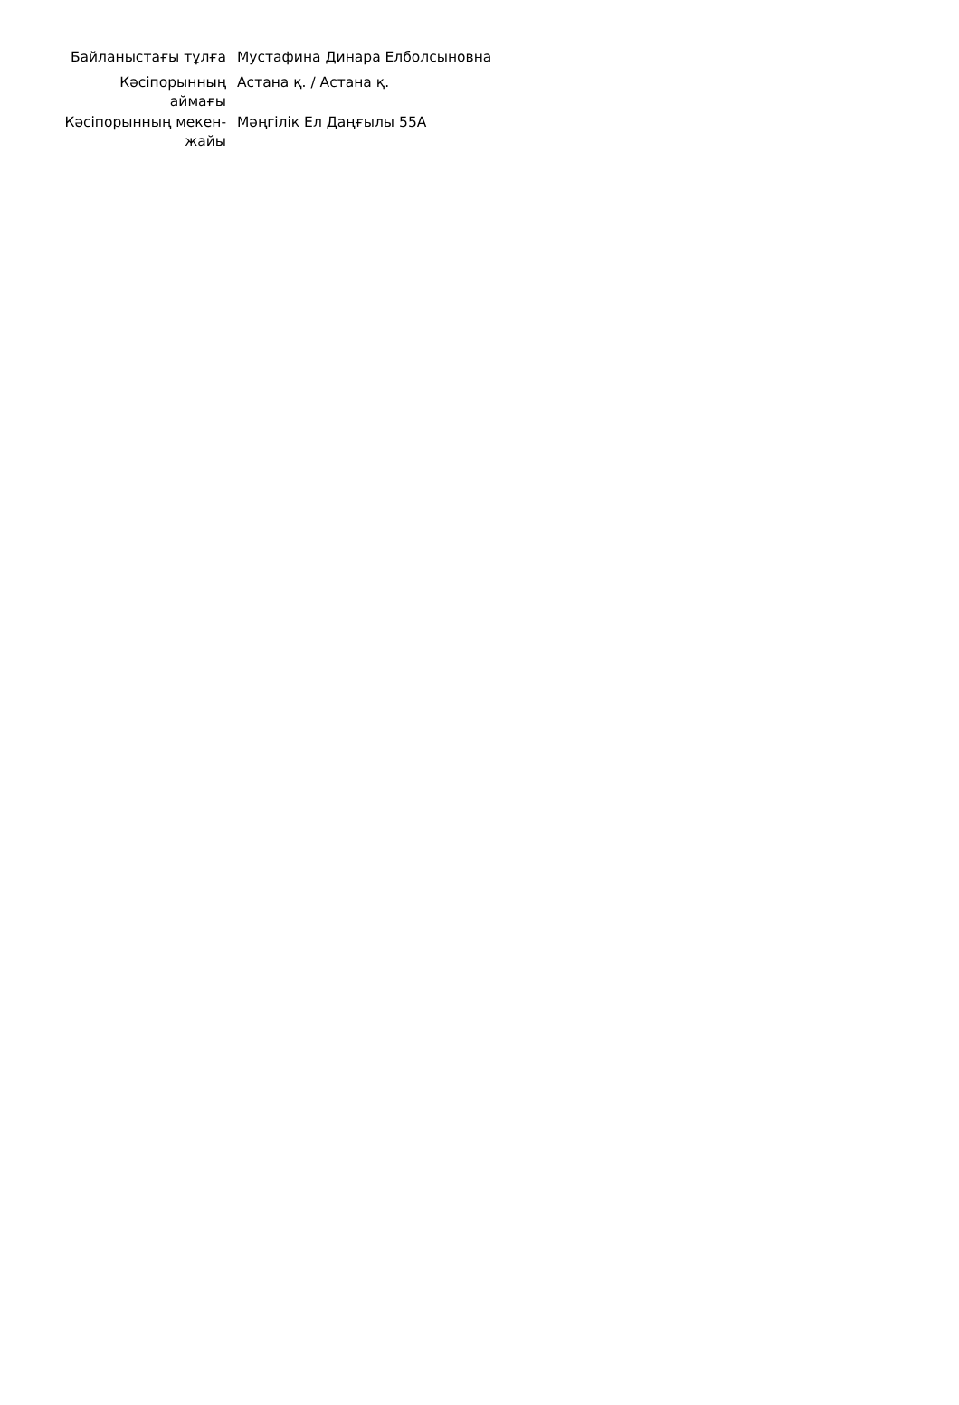| Байланыстағы тұлға | Мустафина Динара Елболсыновна |
| Кәсіпорынның аймағы | Астана қ. / Астана қ. |
| Кәсіпорынның мекен-жайы | Мәңгілік Ел Даңғылы 55А |